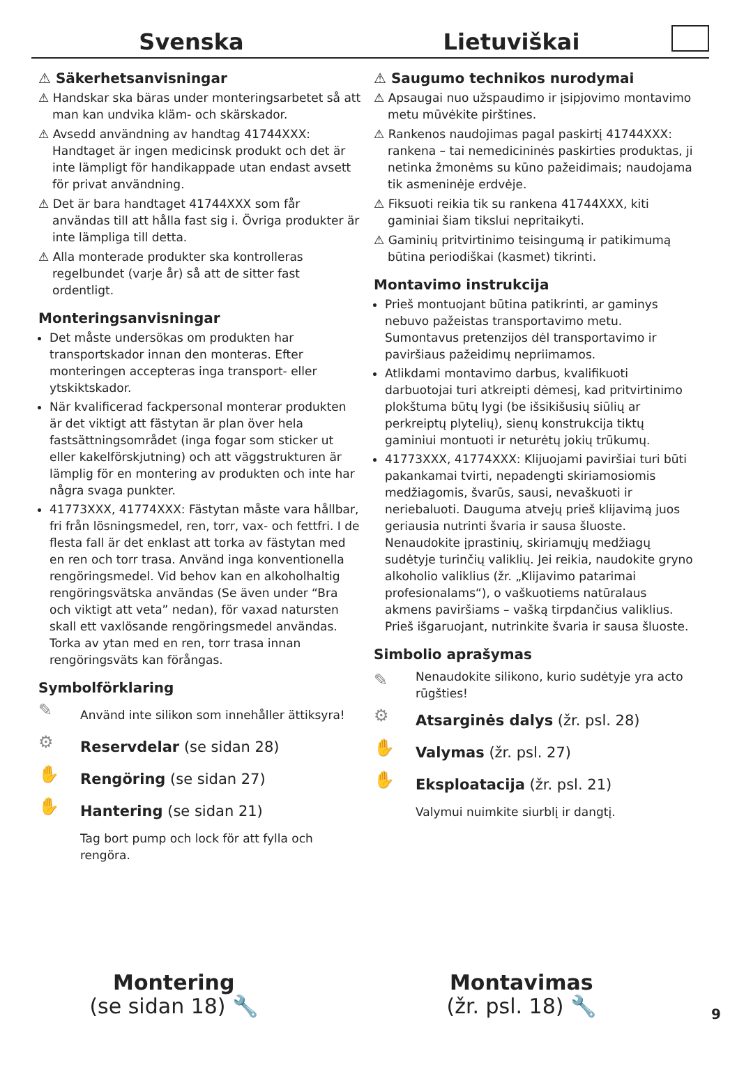Svenska Lietuviškai
⚠ Säkerhetsanvisningar
⚠ Handskar ska bäras under monteringsarbetet så att man kan undvika kläm- och skärskador.
⚠ Avsedd användning av handtag 41744XXX: Handtaget är ingen medicinsk produkt och det är inte lämpligt för handikappade utan endast avsett för privat användning.
⚠ Det är bara handtaget 41744XXX som får användas till att hålla fast sig i. Övriga produkter är inte lämpliga till detta.
⚠ Alla monterade produkter ska kontrolleras regelbundet (varje år) så att de sitter fast ordentligt.
Monteringsanvisningar
Det måste undersökas om produkten har transportskador innan den monteras. Efter monteringen accepteras inga transport- eller ytskiktskador.
När kvalificerad fackpersonal monterar produkten är det viktigt att fästytan är plan över hela fastsättningsområdet (inga fogar som sticker ut eller kakelförskjutning) och att väggstrukturen är lämplig för en montering av produkten och inte har några svaga punkter.
41773XXX, 41774XXX: Fästytan måste vara hållbar, fri från lösningsmedel, ren, torr, vax- och fettfri. I de flesta fall är det enklast att torka av fästytan med en ren och torr trasa. Använd inga konventionella rengöringsmedel. Vid behov kan en alkoholhaltig rengöringsvätska användas (Se även under “Bra och viktigt att veta” nedan), för vaxad natursten skall ett vaxlösande rengöringsmedel användas. Torka av ytan med en ren, torr trasa innan rengöringsväts kan förångas.
Symbolförklaring
✎ Använd inte silikon som innehåller ättiksyra!
⚙ Reservdelar (se sidan 28)
✋ Rengöring (se sidan 27)
✋ Hantering (se sidan 21)
Tag bort pump och lock för att fylla och rengöra.
⚠ Saugumo technikos nurodymai
⚠ Apsaugai nuo užspaudimo ir įsipjovimo montavimo metu mūvėkite pirštines.
⚠ Rankenos naudojimas pagal paskirtį 41744XXX: rankena – tai nemedicininės paskirties produktas, ji netinka žmonėms su kūno pažeidimais; naudojama tik asmeninėje erdvėje.
⚠ Fiksuoti reikia tik su rankena 41744XXX, kiti gaminiai šiam tikslui nepritaikyti.
⚠ Gaminių pritvirtinimo teisingumą ir patikimumą būtina periodiškai (kasmet) tikrinti.
Montavimo instrukcija
Prieš montuojant būtina patikrinti, ar gaminys nebuvo pažeistas transportavimo metu. Sumontavus pretenzijos dėl transportavimo ir paviršiaus pažeidimų nepriimamos.
Atlikdami montavimo darbus, kvalifikuoti darbuotojai turi atkreipti dėmesį, kad pritvirtinimo plokštuma būtų lygi (be išsikišusių siūlių ar perkreiptų plytelių), sienų konstrukcija tiktų gaminiui montuoti ir neturėtų jokių trūkumų.
41773XXX, 41774XXX: Klijuojami paviršiai turi būti pakankamai tvirti, nepadengti skiriamosiomis medžiagomis, švarūs, sausi, nevaškuoti ir neriebaluoti. Dauguma atvejų prieš klijavimą juos geriausia nutrinti švaria ir sausa šluoste. Nenaudokite įprastinių, skiriamųjų medžiagų sudėtyje turinčių valiklių. Jei reikia, naudokite gryno alkoholio valiklius (žr. „Klijavimo patarimai profesionalams“), o vaškuotiems natūralaus akmens paviršiams – vašką tirpdančius valiklius. Prieš išgaruojant, nutrinkite švaria ir sausa šluoste.
Simbolio aprašymas
✎ Nenaudokite silikono, kurio sudėtyje yra acto rūgšties!
⚙ Atsarginės dalys (žr. psl. 28)
✋ Valymas (žr. psl. 27)
✋ Eksploatacija (žr. psl. 21)
Valymui nuimkite siurblį ir dangtį.
Montering
(se sidan 18) 🔧
Montavimas
(žr. psl. 18) 🔧
9